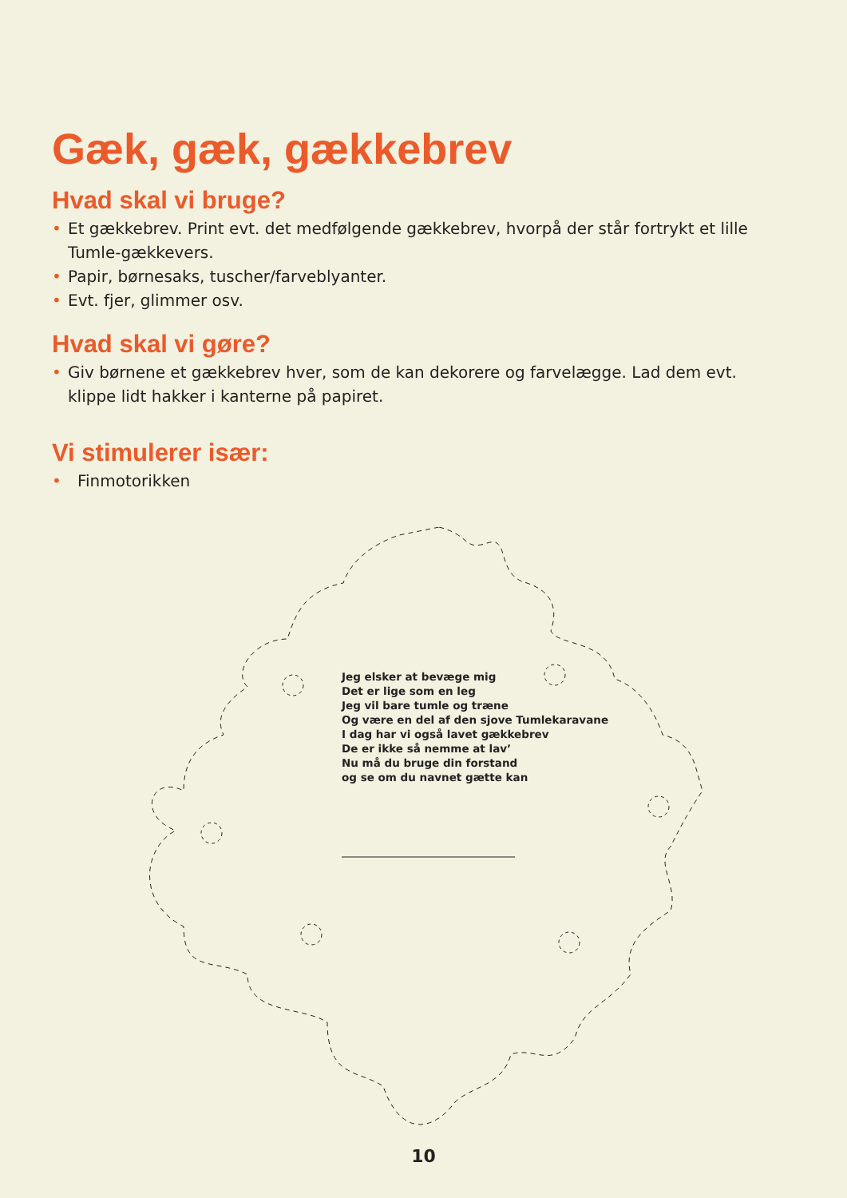Gæk, gæk, gækkebrev
Hvad skal vi bruge?
• Et gækkebrev. Print evt. det medfølgende gækkebrev, hvorpå der står fortrykt et lille Tumle-gækkevers.
• Papir, børnesaks, tuscher/farveblyanter.
• Evt. fjer, glimmer osv.
Hvad skal vi gøre?
• Giv børnene et gækkebrev hver, som de kan dekorere og farvelægge. Lad dem evt. klippe lidt hakker i kanterne på papiret.
Vi stimulerer især:
• Finmotorikken
Jeg elsker at bevæge mig
Det er lige som en leg
Jeg vil bare tumle og træne
Og være en del af den sjove Tumlekaravane
I dag har vi også lavet gækkebrev
De er ikke så nemme at lav’
Nu må du bruge din forstand
og se om du navnet gætte kan
10